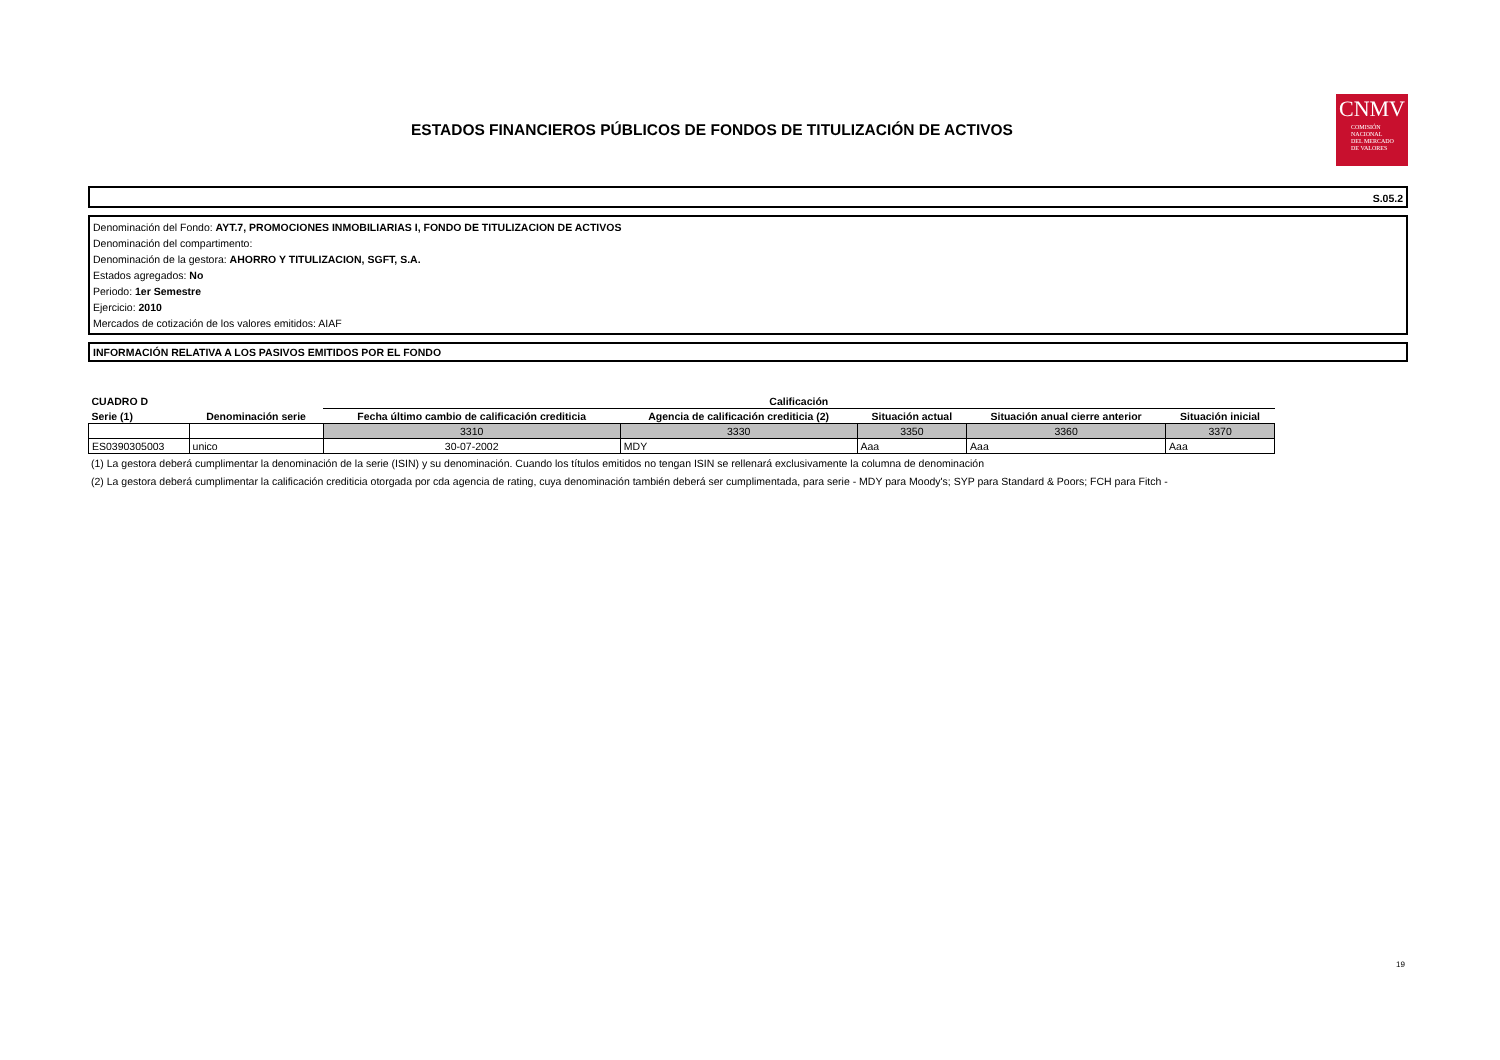ESTADOS FINANCIEROS PÚBLICOS DE FONDOS DE TITULIZACIÓN DE ACTIVOS
CNMV
COMISIÓN
NACIONAL
DEL MERCADO
DE VALORES
S.05.2
Denominación del Fondo: AYT.7, PROMOCIONES INMOBILIARIAS I, FONDO DE TITULIZACION DE ACTIVOS
Denominación del compartimento:
Denominación de la gestora: AHORRO Y TITULIZACION, SGFT, S.A.
Estados agregados: No
Periodo: 1er Semestre
Ejercicio: 2010
Mercados de cotización de los valores emitidos: AIAF
INFORMACIÓN RELATIVA A LOS PASIVOS EMITIDOS POR EL FONDO
| CUADRO D | | Calificación | | | | |
| --- | --- | --- | --- | --- | --- | --- |
| Serie (1) | Denominación serie | Fecha último cambio de calificación crediticia | Agencia de calificación crediticia (2) | Situación actual | Situación anual cierre anterior | Situación inicial |
| | | 3310 | 3330 | 3350 | 3360 | 3370 |
| ES0390305003 | unico | 30-07-2002 | MDY | Aaa | Aaa | Aaa |
(1) La gestora deberá cumplimentar la denominación de la serie (ISIN) y su denominación. Cuando los títulos emitidos no tengan ISIN se rellenará exclusivamente la columna de denominación
(2) La gestora deberá cumplimentar la calificación crediticia otorgada por cda agencia de rating, cuya denominación también deberá ser cumplimentada, para serie - MDY para Moody's; SYP para Standard & Poors; FCH para Fitch -
19